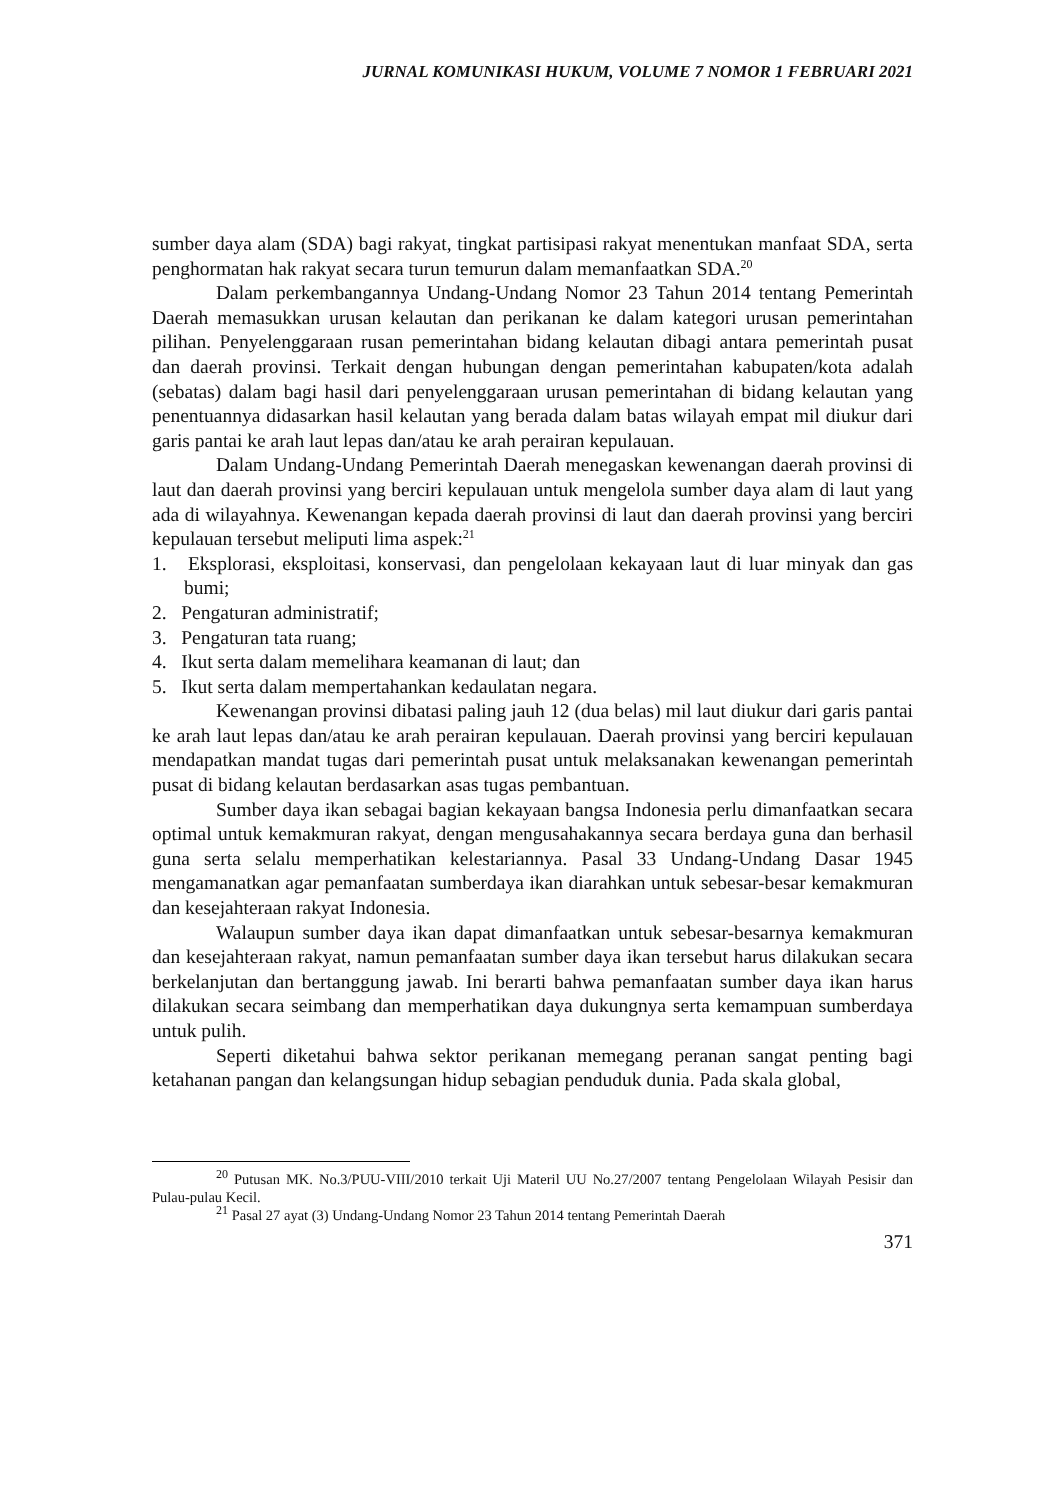JURNAL KOMUNIKASI HUKUM, VOLUME 7 NOMOR 1 FEBRUARI 2021
sumber daya alam (SDA) bagi rakyat, tingkat partisipasi rakyat menentukan manfaat SDA, serta penghormatan hak rakyat secara turun temurun dalam memanfaatkan SDA.<sup>20</sup>
Dalam perkembangannya Undang-Undang Nomor 23 Tahun 2014 tentang Pemerintah Daerah memasukkan urusan kelautan dan perikanan ke dalam kategori urusan pemerintahan pilihan. Penyelenggaraan rusan pemerintahan bidang kelautan dibagi antara pemerintah pusat dan daerah provinsi. Terkait dengan hubungan dengan pemerintahan kabupaten/kota adalah (sebatas) dalam bagi hasil dari penyelenggaraan urusan pemerintahan di bidang kelautan yang penentuannya didasarkan hasil kelautan yang berada dalam batas wilayah empat mil diukur dari garis pantai ke arah laut lepas dan/atau ke arah perairan kepulauan.
Dalam Undang-Undang Pemerintah Daerah menegaskan kewenangan daerah provinsi di laut dan daerah provinsi yang berciri kepulauan untuk mengelola sumber daya alam di laut yang ada di wilayahnya. Kewenangan kepada daerah provinsi di laut dan daerah provinsi yang berciri kepulauan tersebut meliputi lima aspek:<sup>21</sup>
1. Eksplorasi, eksploitasi, konservasi, dan pengelolaan kekayaan laut di luar minyak dan gas bumi;
2. Pengaturan administratif;
3. Pengaturan tata ruang;
4. Ikut serta dalam memelihara keamanan di laut; dan
5. Ikut serta dalam mempertahankan kedaulatan negara.
Kewenangan provinsi dibatasi paling jauh 12 (dua belas) mil laut diukur dari garis pantai ke arah laut lepas dan/atau ke arah perairan kepulauan. Daerah provinsi yang berciri kepulauan mendapatkan mandat tugas dari pemerintah pusat untuk melaksanakan kewenangan pemerintah pusat di bidang kelautan berdasarkan asas tugas pembantuan.
Sumber daya ikan sebagai bagian kekayaan bangsa Indonesia perlu dimanfaatkan secara optimal untuk kemakmuran rakyat, dengan mengusahakannya secara berdaya guna dan berhasil guna serta selalu memperhatikan kelestariannya. Pasal 33 Undang-Undang Dasar 1945 mengamanatkan agar pemanfaatan sumberdaya ikan diarahkan untuk sebesar-besar kemakmuran dan kesejahteraan rakyat Indonesia.
Walaupun sumber daya ikan dapat dimanfaatkan untuk sebesar-besarnya kemakmuran dan kesejahteraan rakyat, namun pemanfaatan sumber daya ikan tersebut harus dilakukan secara berkelanjutan dan bertanggung jawab. Ini berarti bahwa pemanfaatan sumber daya ikan harus dilakukan secara seimbang dan memperhatikan daya dukungnya serta kemampuan sumberdaya untuk pulih.
Seperti diketahui bahwa sektor perikanan memegang peranan sangat penting bagi ketahanan pangan dan kelangsungan hidup sebagian penduduk dunia. Pada skala global,
<sup>20</sup> Putusan MK. No.3/PUU-VIII/2010 terkait Uji Materil UU No.27/2007 tentang Pengelolaan Wilayah Pesisir dan Pulau-pulau Kecil.
<sup>21</sup> Pasal 27 ayat (3) Undang-Undang Nomor 23 Tahun 2014 tentang Pemerintah Daerah
371